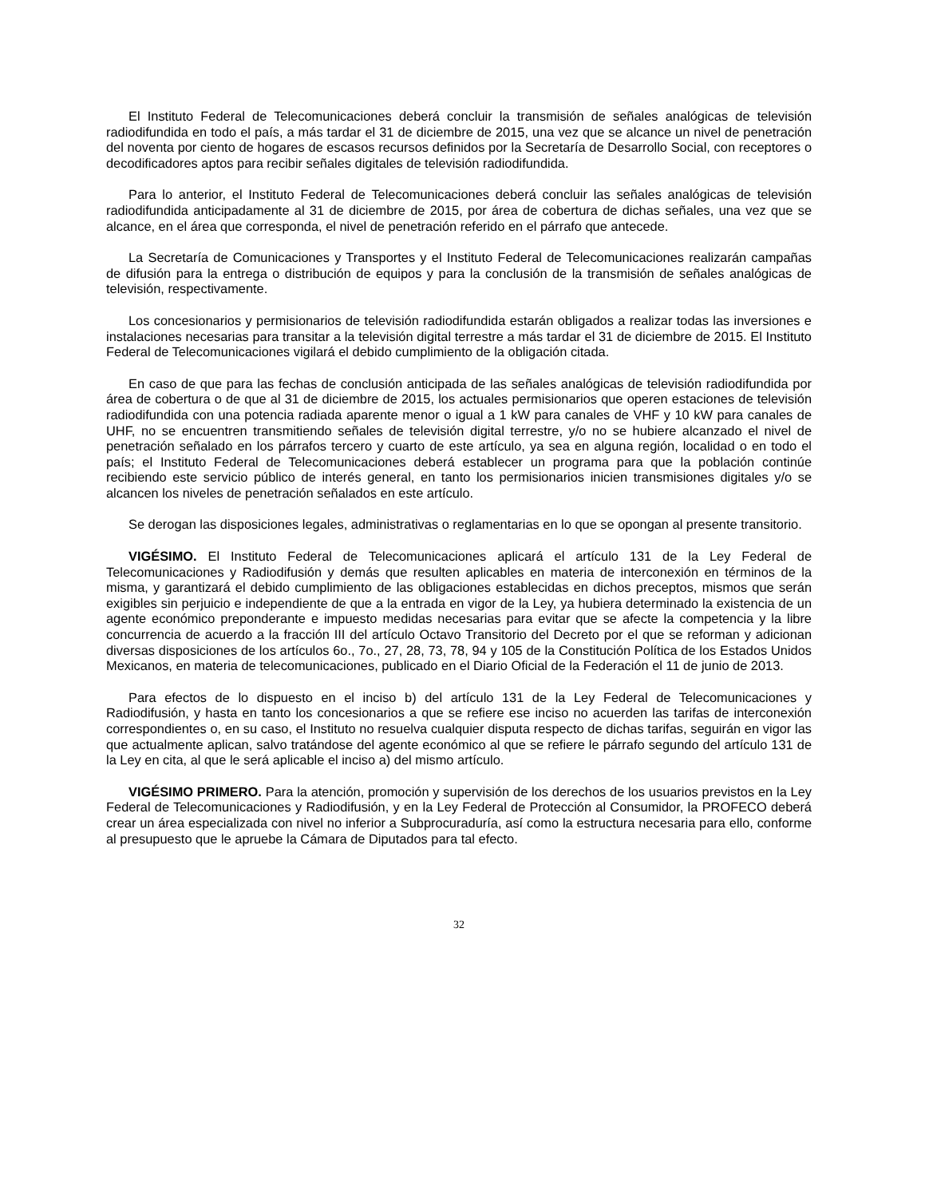El Instituto Federal de Telecomunicaciones deberá concluir la transmisión de señales analógicas de televisión radiodifundida en todo el país, a más tardar el 31 de diciembre de 2015, una vez que se alcance un nivel de penetración del noventa por ciento de hogares de escasos recursos definidos por la Secretaría de Desarrollo Social, con receptores o decodificadores aptos para recibir señales digitales de televisión radiodifundida.
Para lo anterior, el Instituto Federal de Telecomunicaciones deberá concluir las señales analógicas de televisión radiodifundida anticipadamente al 31 de diciembre de 2015, por área de cobertura de dichas señales, una vez que se alcance, en el área que corresponda, el nivel de penetración referido en el párrafo que antecede.
La Secretaría de Comunicaciones y Transportes y el Instituto Federal de Telecomunicaciones realizarán campañas de difusión para la entrega o distribución de equipos y para la conclusión de la transmisión de señales analógicas de televisión, respectivamente.
Los concesionarios y permisionarios de televisión radiodifundida estarán obligados a realizar todas las inversiones e instalaciones necesarias para transitar a la televisión digital terrestre a más tardar el 31 de diciembre de 2015. El Instituto Federal de Telecomunicaciones vigilará el debido cumplimiento de la obligación citada.
En caso de que para las fechas de conclusión anticipada de las señales analógicas de televisión radiodifundida por área de cobertura o de que al 31 de diciembre de 2015, los actuales permisionarios que operen estaciones de televisión radiodifundida con una potencia radiada aparente menor o igual a 1 kW para canales de VHF y 10 kW para canales de UHF, no se encuentren transmitiendo señales de televisión digital terrestre, y/o no se hubiere alcanzado el nivel de penetración señalado en los párrafos tercero y cuarto de este artículo, ya sea en alguna región, localidad o en todo el país; el Instituto Federal de Telecomunicaciones deberá establecer un programa para que la población continúe recibiendo este servicio público de interés general, en tanto los permisionarios inicien transmisiones digitales y/o se alcancen los niveles de penetración señalados en este artículo.
Se derogan las disposiciones legales, administrativas o reglamentarias en lo que se opongan al presente transitorio.
VIGÉSIMO. El Instituto Federal de Telecomunicaciones aplicará el artículo 131 de la Ley Federal de Telecomunicaciones y Radiodifusión y demás que resulten aplicables en materia de interconexión en términos de la misma, y garantizará el debido cumplimiento de las obligaciones establecidas en dichos preceptos, mismos que serán exigibles sin perjuicio e independiente de que a la entrada en vigor de la Ley, ya hubiera determinado la existencia de un agente económico preponderante e impuesto medidas necesarias para evitar que se afecte la competencia y la libre concurrencia de acuerdo a la fracción III del artículo Octavo Transitorio del Decreto por el que se reforman y adicionan diversas disposiciones de los artículos 6o., 7o., 27, 28, 73, 78, 94 y 105 de la Constitución Política de los Estados Unidos Mexicanos, en materia de telecomunicaciones, publicado en el Diario Oficial de la Federación el 11 de junio de 2013.
Para efectos de lo dispuesto en el inciso b) del artículo 131 de la Ley Federal de Telecomunicaciones y Radiodifusión, y hasta en tanto los concesionarios a que se refiere ese inciso no acuerden las tarifas de interconexión correspondientes o, en su caso, el Instituto no resuelva cualquier disputa respecto de dichas tarifas, seguirán en vigor las que actualmente aplican, salvo tratándose del agente económico al que se refiere le párrafo segundo del artículo 131 de la Ley en cita, al que le será aplicable el inciso a) del mismo artículo.
VIGÉSIMO PRIMERO. Para la atención, promoción y supervisión de los derechos de los usuarios previstos en la Ley Federal de Telecomunicaciones y Radiodifusión, y en la Ley Federal de Protección al Consumidor, la PROFECO deberá crear un área especializada con nivel no inferior a Subprocuraduría, así como la estructura necesaria para ello, conforme al presupuesto que le apruebe la Cámara de Diputados para tal efecto.
32